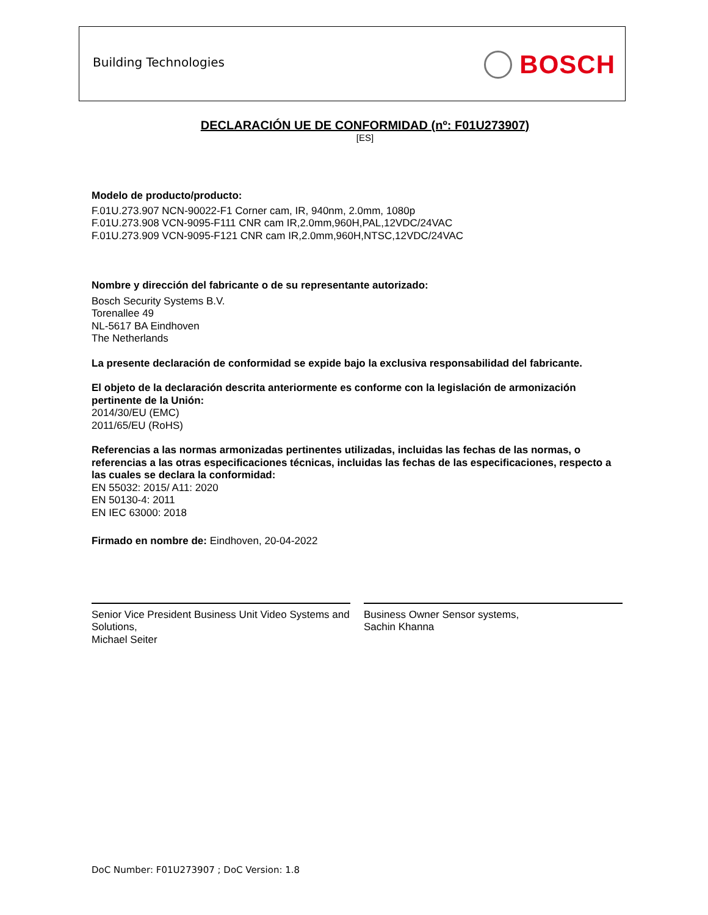Building Technologies BOSCH
DECLARACIÓN UE DE CONFORMIDAD (nº: F01U273907)
[ES]
Modelo de producto/producto:
F.01U.273.907 NCN-90022-F1 Corner cam, IR, 940nm, 2.0mm, 1080p
F.01U.273.908 VCN-9095-F111 CNR cam IR,2.0mm,960H,PAL,12VDC/24VAC
F.01U.273.909 VCN-9095-F121 CNR cam IR,2.0mm,960H,NTSC,12VDC/24VAC
Nombre y dirección del fabricante o de su representante autorizado:
Bosch Security Systems B.V.
Torenallee 49
NL-5617 BA Eindhoven
The Netherlands
La presente declaración de conformidad se expide bajo la exclusiva responsabilidad del fabricante.
El objeto de la declaración descrita anteriormente es conforme con la legislación de armonización pertinente de la Unión:
2014/30/EU (EMC)
2011/65/EU (RoHS)
Referencias a las normas armonizadas pertinentes utilizadas, incluidas las fechas de las normas, o referencias a las otras especificaciones técnicas, incluidas las fechas de las especificaciones, respecto a las cuales se declara la conformidad:
EN 55032: 2015/ A11: 2020
EN 50130-4: 2011
EN IEC 63000: 2018
Firmado en nombre de: Eindhoven, 20-04-2022
Senior Vice President Business Unit Video Systems and Solutions,
Michael Seiter
Business Owner Sensor systems,
Sachin Khanna
DoC Number: F01U273907 ; DoC Version: 1.8